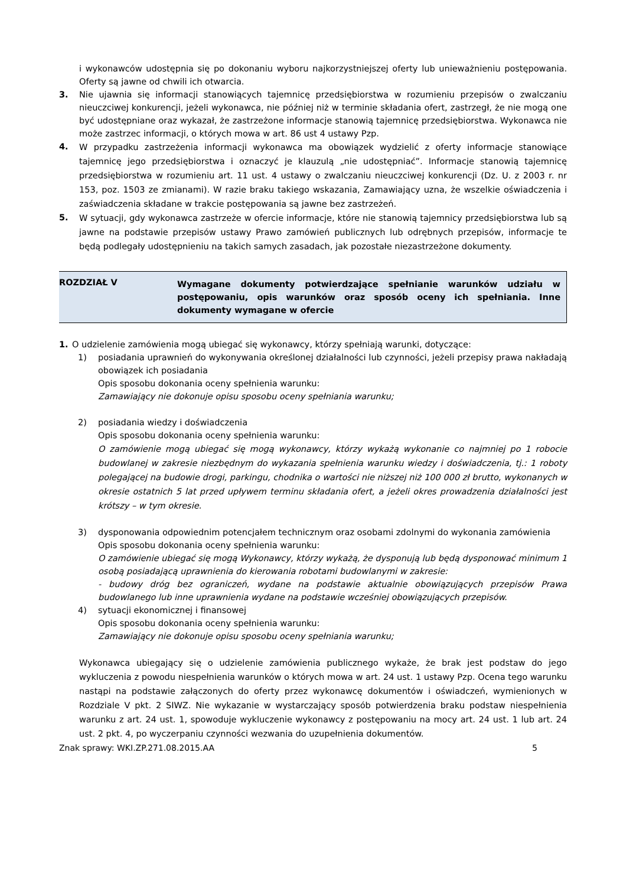i wykonawców udostępnia się po dokonaniu wyboru najkorzystniejszej oferty lub unieważnieniu postępowania. Oferty są jawne od chwili ich otwarcia.
3. Nie ujawnia się informacji stanowiących tajemnicę przedsiębiorstwa w rozumieniu przepisów o zwalczaniu nieuczciwej konkurencji, jeżeli wykonawca, nie później niż w terminie składania ofert, zastrzegł, że nie mogą one być udostępniane oraz wykazał, że zastrzeżone informacje stanowią tajemnicę przedsiębiorstwa. Wykonawca nie może zastrzec informacji, o których mowa w art. 86 ust 4 ustawy Pzp.
4.
W przypadku zastrzeżenia informacji wykonawca ma obowiązek wydzielić z oferty informacje stanowiące tajemnicę jego przedsiębiorstwa i oznaczyć je klauzulą „nie udostępniać”. Informacje stanowią tajemnicę przedsiębiorstwa w rozumieniu art. 11 ust. 4 ustawy o zwalczaniu nieuczciwej konkurencji (Dz. U. z 2003 r. nr 153, poz. 1503 ze zmianami). W razie braku takiego wskazania, Zamawiający uzna, że wszelkie oświadczenia i zaświadczenia składane w trakcie postępowania są jawne bez zastrzeżeń.
5.
W sytuacji, gdy wykonawca zastrzeże w ofercie informacje, które nie stanowią tajemnicy przedsiębiorstwa lub są jawne na podstawie przepisów ustawy Prawo zamówień publicznych lub odrębnych przepisów, informacje te będą podlegały udostępnieniu na takich samych zasadach, jak pozostałe niezastrzeżone dokumenty.
ROZDZIAŁ V
Wymagane dokumenty potwierdzające spełnianie warunków udziału w postępowaniu, opis warunków oraz sposób oceny ich spełniania. Inne dokumenty wymagane w ofercie
1. O udzielenie zamówienia mogą ubiegać się wykonawcy, którzy spełniają warunki, dotyczące:
1) posiadania uprawnień do wykonywania określonej działalności lub czynności, jeżeli przepisy prawa nakładają obowiązek ich posiadania
Opis sposobu dokonania oceny spełnienia warunku:
Zamawiający nie dokonuje opisu sposobu oceny spełniania warunku;
2) posiadania wiedzy i doświadczenia
Opis sposobu dokonania oceny spełnienia warunku:
O zamówienie mogą ubiegać się mogą wykonawcy, którzy wykażą wykonanie co najmniej po 1 robocie budowlanej w zakresie niezbędnym do wykazania spełnienia warunku wiedzy i doświadczenia, tj.: 1 roboty polegającej na budowie drogi, parkingu, chodnika o wartości nie niższej niż 100 000 zł brutto, wykonanych w okresie ostatnich 5 lat przed upływem terminu składania ofert, a jeżeli okres prowadzenia działalności jest krótszy – w tym okresie.
3) dysponowania odpowiednim potencjałem technicznym oraz osobami zdolnymi do wykonania zamówienia
Opis sposobu dokonania oceny spełnienia warunku:
O zamówienie ubiegać się mogą Wykonawcy, którzy wykażą, że dysponują lub będą dysponować minimum 1 osobą posiadającą uprawnienia do kierowania robotami budowlanymi w zakresie:
- budowy dróg bez ograniczeń, wydane na podstawie aktualnie obowiązujących przepisów Prawa budowlanego lub inne uprawnienia wydane na podstawie wcześniej obowiązujących przepisów.
4) sytuacji ekonomicznej i finansowej
Opis sposobu dokonania oceny spełnienia warunku:
Zamawiający nie dokonuje opisu sposobu oceny spełniania warunku;
Wykonawca ubiegający się o udzielenie zamówienia publicznego wykaże, że brak jest podstaw do jego wykluczenia z powodu niespełnienia warunków o których mowa w art. 24 ust. 1 ustawy Pzp. Ocena tego warunku nastąpi na podstawie załączonych do oferty przez wykonawcę dokumentów i oświadczeń, wymienionych w Rozdziale V pkt. 2 SIWZ. Nie wykazanie w wystarczający sposób potwierdzenia braku podstaw niespełnienia warunku z art. 24 ust. 1, spowoduje wykluczenie wykonawcy z postępowaniu na mocy art. 24 ust. 1 lub art. 24 ust. 2 pkt. 4, po wyczerpaniu czynności wezwania do uzupełnienia dokumentów.
Znak sprawy: WKI.ZP.271.08.2015.AA 5